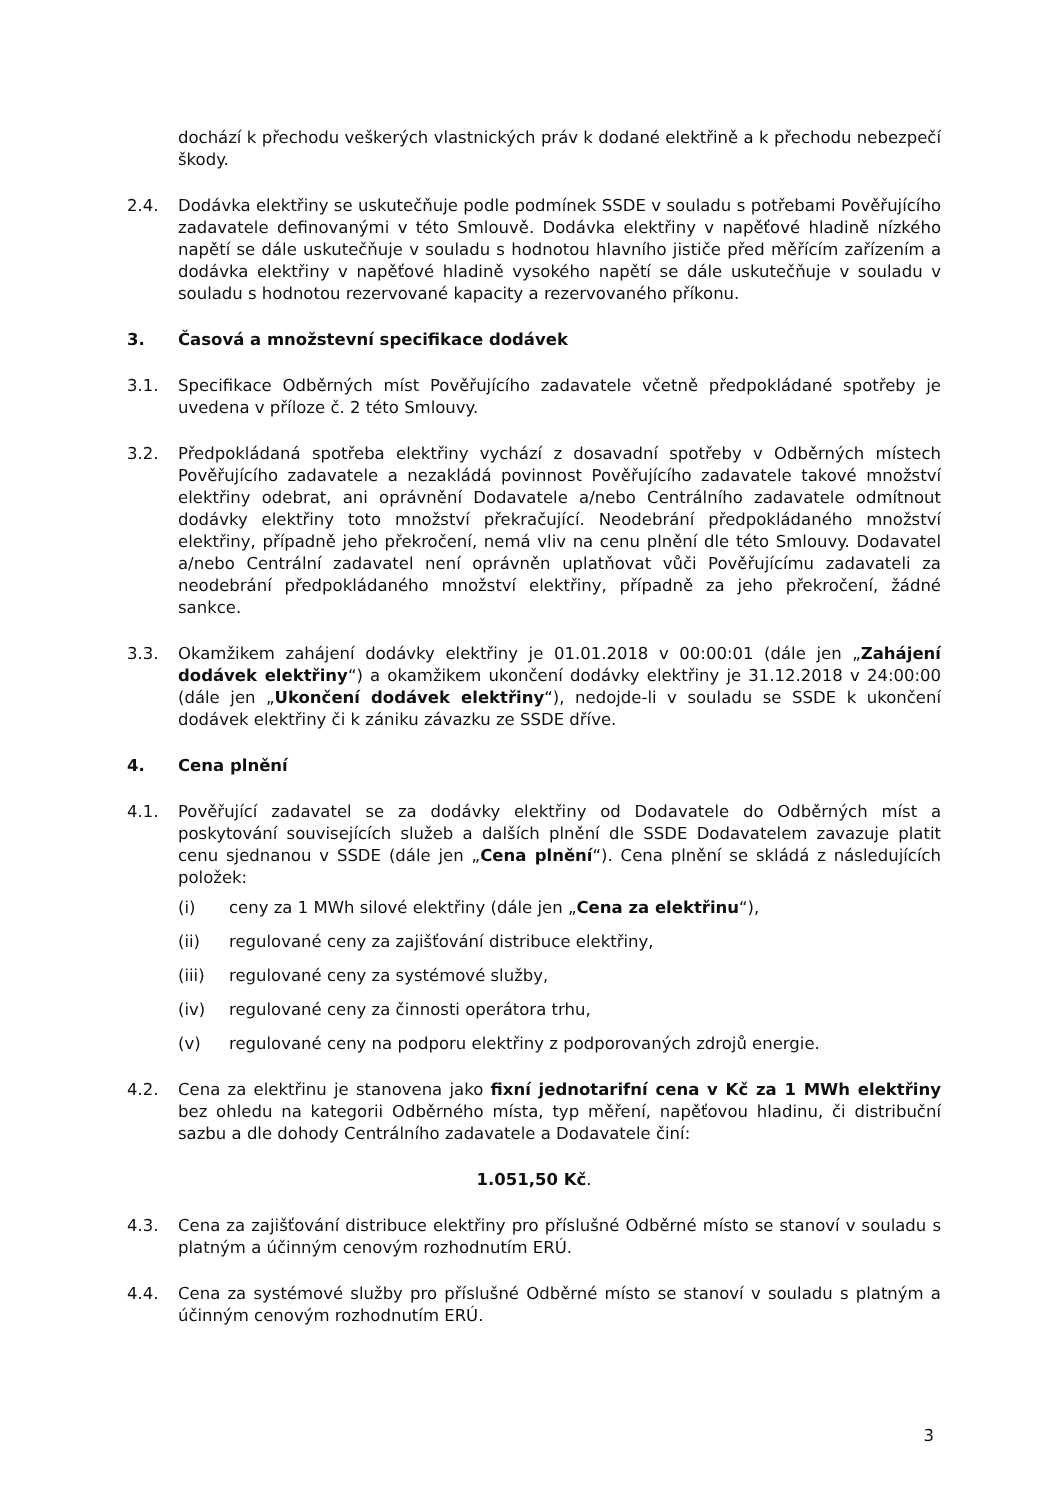dochází k přechodu veškerých vlastnických práv k dodané elektřině a k přechodu nebezpečí škody.
2.4. Dodávka elektřiny se uskutečňuje podle podmínek SSDE v souladu s potřebami Pověřujícího zadavatele definovanými v této Smlouvě. Dodávka elektřiny v napěťové hladině nízkého napětí se dále uskutečňuje v souladu s hodnotou hlavního jističe před měřícím zařízením a dodávka elektřiny v napěťové hladině vysokého napětí se dále uskutečňuje v souladu v souladu s hodnotou rezervované kapacity a rezervovaného příkonu.
3. Časová a množstevní specifikace dodávek
3.1. Specifikace Odběrných míst Pověřujícího zadavatele včetně předpokládané spotřeby je uvedena v příloze č. 2 této Smlouvy.
3.2. Předpokládaná spotřeba elektřiny vychází z dosavadní spotřeby v Odběrných místech Pověřujícího zadavatele a nezakládá povinnost Pověřujícího zadavatele takové množství elektřiny odebrat, ani oprávnění Dodavatele a/nebo Centrálního zadavatele odmítnout dodávky elektřiny toto množství překračující. Neodebrání předpokládaného množství elektřiny, případně jeho překročení, nemá vliv na cenu plnění dle této Smlouvy. Dodavatel a/nebo Centrální zadavatel není oprávněn uplatňovat vůči Pověřujícímu zadavateli za neodebrání předpokládaného množství elektřiny, případně za jeho překročení, žádné sankce.
3.3. Okamžikem zahájení dodávky elektřiny je 01.01.2018 v 00:00:01 (dále jen „Zahájení dodávek elektřiny“) a okamžikem ukončení dodávky elektřiny je 31.12.2018 v 24:00:00 (dále jen „Ukončení dodávek elektřiny“), nedojde-li v souladu se SSDE k ukončení dodávek elektřiny či k zániku závazku ze SSDE dříve.
4. Cena plnění
4.1. Pověřující zadavatel se za dodávky elektřiny od Dodavatele do Odběrných míst a poskytování souvisejících služeb a dalších plnění dle SSDE Dodavatelem zavazuje platit cenu sjednanou v SSDE (dále jen „Cena plnění“). Cena plnění se skládá z následujících položek:
(i) ceny za 1 MWh silové elektřiny (dále jen „Cena za elektřinu“),
(ii) regulované ceny za zajišťování distribuce elektřiny,
(iii) regulované ceny za systémové služby,
(iv) regulované ceny za činnosti operátora trhu,
(v) regulované ceny na podporu elektřiny z podporovaných zdrojů energie.
4.2. Cena za elektřinu je stanovena jako fixní jednotarifní cena v Kč za 1 MWh elektřiny bez ohledu na kategorii Odběrného místa, typ měření, napěťovou hladinu, či distribuční sazbu a dle dohody Centrálního zadavatele a Dodavatele činí:
1.051,50 Kč.
4.3. Cena za zajišťování distribuce elektřiny pro příslušné Odběrné místo se stanoví v souladu s platným a účinným cenovým rozhodnutím ERÚ.
4.4. Cena za systémové služby pro příslušné Odběrné místo se stanoví v souladu s platným a účinným cenovým rozhodnutím ERÚ.
3